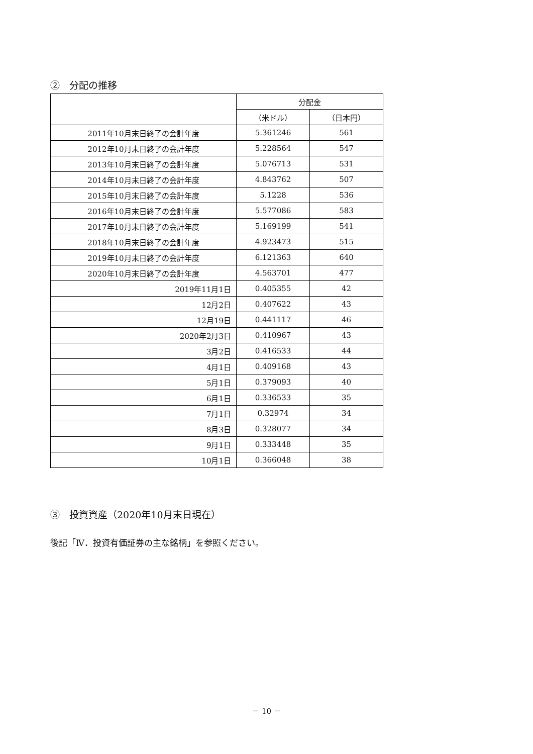②　分配の推移
| | 分配金 | |
| --- | --- | --- |
| | （米ドル） | （日本円） |
| 2011年10月末日終了の会計年度 | 5.361246 | 561 |
| 2012年10月末日終了の会計年度 | 5.228564 | 547 |
| 2013年10月末日終了の会計年度 | 5.076713 | 531 |
| 2014年10月末日終了の会計年度 | 4.843762 | 507 |
| 2015年10月末日終了の会計年度 | 5.1228 | 536 |
| 2016年10月末日終了の会計年度 | 5.577086 | 583 |
| 2017年10月末日終了の会計年度 | 5.169199 | 541 |
| 2018年10月末日終了の会計年度 | 4.923473 | 515 |
| 2019年10月末日終了の会計年度 | 6.121363 | 640 |
| 2020年10月末日終了の会計年度 | 4.563701 | 477 |
| 2019年11月1日 | 0.405355 | 42 |
| 12月2日 | 0.407622 | 43 |
| 12月19日 | 0.441117 | 46 |
| 2020年2月3日 | 0.410967 | 43 |
| 3月2日 | 0.416533 | 44 |
| 4月1日 | 0.409168 | 43 |
| 5月1日 | 0.379093 | 40 |
| 6月1日 | 0.336533 | 35 |
| 7月1日 | 0.32974 | 34 |
| 8月3日 | 0.328077 | 34 |
| 9月1日 | 0.333448 | 35 |
| 10月1日 | 0.366048 | 38 |
③　投資資産（2020年10月末日現在）
後記「Ⅳ．投資有価証券の主な銘柄」を参照ください。
－ 10 －